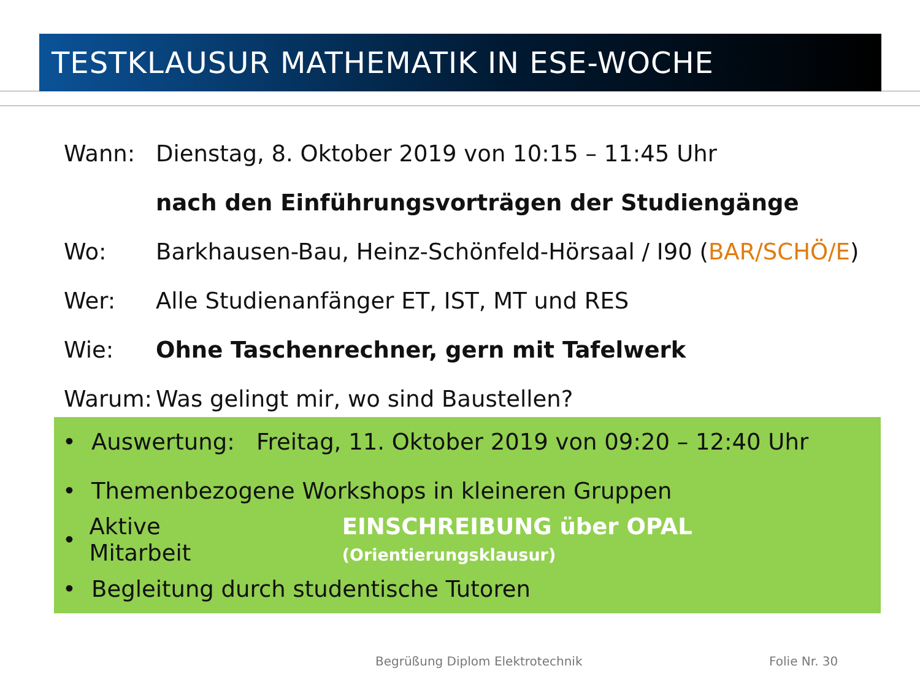TESTKLAUSUR MATHEMATIK IN ESE-WOCHE
Wann: Dienstag, 8. Oktober 2019 von 10:15 – 11:45 Uhr
nach den Einführungsvorträgen der Studiengänge
Wo: Barkhausen-Bau, Heinz-Schönfeld-Hörsaal / I90 (BAR/SCHÖ/E)
Wer: Alle Studienanfänger ET, IST, MT und RES
Wie: Ohne Taschenrechner, gern mit Tafelwerk
Warum: Was gelingt mir, wo sind Baustellen?
• Auswertung: Freitag, 11. Oktober 2019 von 09:20 – 12:40 Uhr
• Themenbezogene Workshops in kleineren Gruppen
• Aktive Mitarbeit EINSCHREIBUNG über OPAL (Orientierungsklausur)
• Begleitung durch studentische Tutoren
Begrüßung Diplom Elektrotechnik
Folie Nr. 30